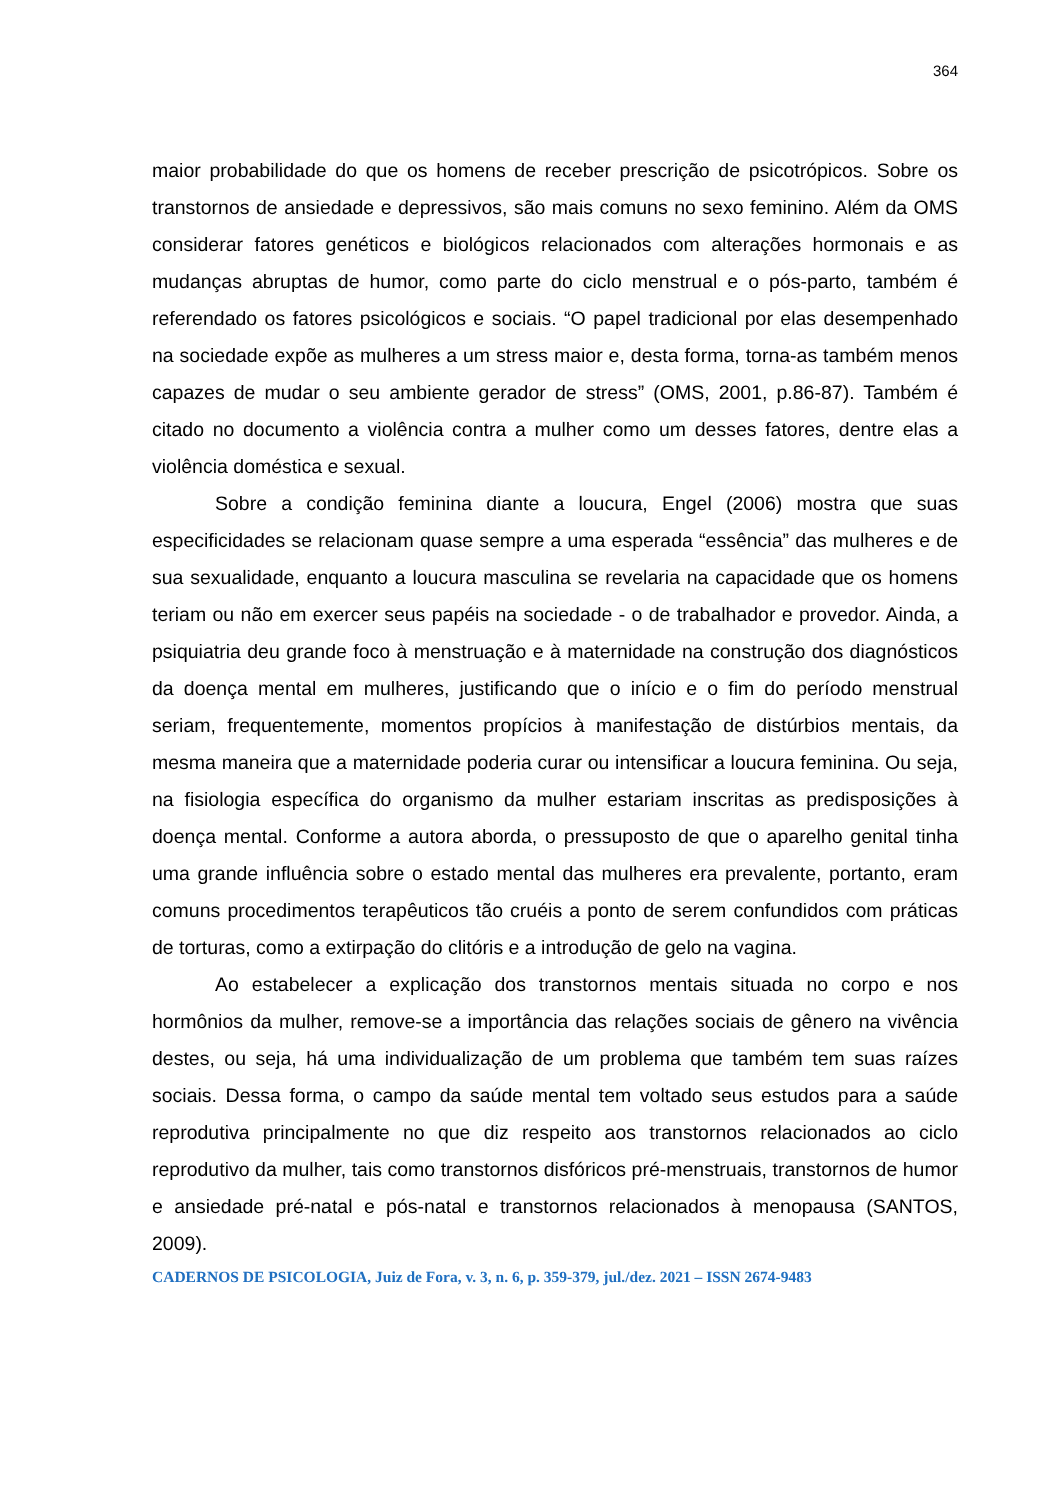364
maior probabilidade do que os homens de receber prescrição de psicotrópicos. Sobre os transtornos de ansiedade e depressivos, são mais comuns no sexo feminino. Além da OMS considerar fatores genéticos e biológicos relacionados com alterações hormonais e as mudanças abruptas de humor, como parte do ciclo menstrual e o pós-parto, também é referendado os fatores psicológicos e sociais. “O papel tradicional por elas desempenhado na sociedade expõe as mulheres a um stress maior e, desta forma, torna-as também menos capazes de mudar o seu ambiente gerador de stress” (OMS, 2001, p.86-87). Também é citado no documento a violência contra a mulher como um desses fatores, dentre elas a violência doméstica e sexual.
Sobre a condição feminina diante a loucura, Engel (2006) mostra que suas especificidades se relacionam quase sempre a uma esperada “essência” das mulheres e de sua sexualidade, enquanto a loucura masculina se revelaria na capacidade que os homens teriam ou não em exercer seus papéis na sociedade - o de trabalhador e provedor. Ainda, a psiquiatria deu grande foco à menstruação e à maternidade na construção dos diagnósticos da doença mental em mulheres, justificando que o início e o fim do período menstrual seriam, frequentemente, momentos propícios à manifestação de distúrbios mentais, da mesma maneira que a maternidade poderia curar ou intensificar a loucura feminina. Ou seja, na fisiologia específica do organismo da mulher estariam inscritas as predisposições à doença mental. Conforme a autora aborda, o pressuposto de que o aparelho genital tinha uma grande influência sobre o estado mental das mulheres era prevalente, portanto, eram comuns procedimentos terapêuticos tão cruéis a ponto de serem confundidos com práticas de torturas, como a extirpação do clitóris e a introdução de gelo na vagina.
Ao estabelecer a explicação dos transtornos mentais situada no corpo e nos hormônios da mulher, remove-se a importância das relações sociais de gênero na vivência destes, ou seja, há uma individualização de um problema que também tem suas raízes sociais. Dessa forma, o campo da saúde mental tem voltado seus estudos para a saúde reprodutiva principalmente no que diz respeito aos transtornos relacionados ao ciclo reprodutivo da mulher, tais como transtornos disfóricos pré-menstruais, transtornos de humor e ansiedade pré-natal e pós-natal e transtornos relacionados à menopausa (SANTOS, 2009).
CADERNOS DE PSICOLOGIA, Juiz de Fora, v. 3, n. 6, p. 359-379, jul./dez. 2021 – ISSN 2674-9483